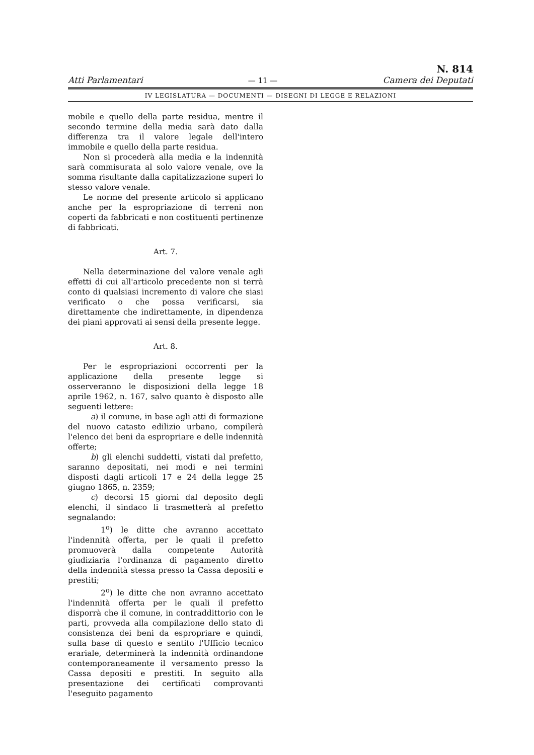Atti Parlamentari — 11 — N. 814
Camera dei Deputati
IV LEGISLATURA — DOCUMENTI — DISEGNI DI LEGGE E RELAZIONI
mobile e quello della parte residua, mentre il secondo termine della media sarà dato dalla differenza tra il valore legale dell'intero immobile e quello della parte residua.
Non si procederà alla media e la indennità sarà commisurata al solo valore venale, ove la somma risultante dalla capitalizzazione superi lo stesso valore venale.
Le norme del presente articolo si applicano anche per la espropriazione di terreni non coperti da fabbricati e non costituenti pertinenze di fabbricati.
Art. 7.
Nella determinazione del valore venale agli effetti di cui all'articolo precedente non si terrà conto di qualsiasi incremento di valore che siasi verificato o che possa verificarsi, sia direttamente che indirettamente, in dipendenza dei piani approvati ai sensi della presente legge.
Art. 8.
Per le espropriazioni occorrenti per la applicazione della presente legge si osserveranno le disposizioni della legge 18 aprile 1962, n. 167, salvo quanto è disposto alle seguenti lettere:
a) il comune, in base agli atti di formazione del nuovo catasto edilizio urbano, compilerà l'elenco dei beni da espropriare e delle indennità offerte;
b) gli elenchi suddetti, vistati dal prefetto, saranno depositati, nei modi e nei termini disposti dagli articoli 17 e 24 della legge 25 giugno 1865, n. 2359;
c) decorsi 15 giorni dal deposito degli elenchi, il sindaco li trasmetterà al prefetto segnalando:
1<sup>o</sup>) le ditte che avranno accettato l'indennità offerta, per le quali il prefetto promuoverà dalla competente Autorità giudiziaria l'ordinanza di pagamento diretto della indennità stessa presso la Cassa depositi e prestiti;
2<sup>o</sup>) le ditte che non avranno accettato l'indennità offerta per le quali il prefetto disporrà che il comune, in contraddittorio con le parti, provveda alla compilazione dello stato di consistenza dei beni da espropriare e quindi, sulla base di questo e sentito l'Ufficio tecnico erariale, determinerà la indennità ordinandone contemporaneamente il versamento presso la Cassa depositi e prestiti. In seguito alla presentazione dei certificati comprovanti l'eseguito pagamento